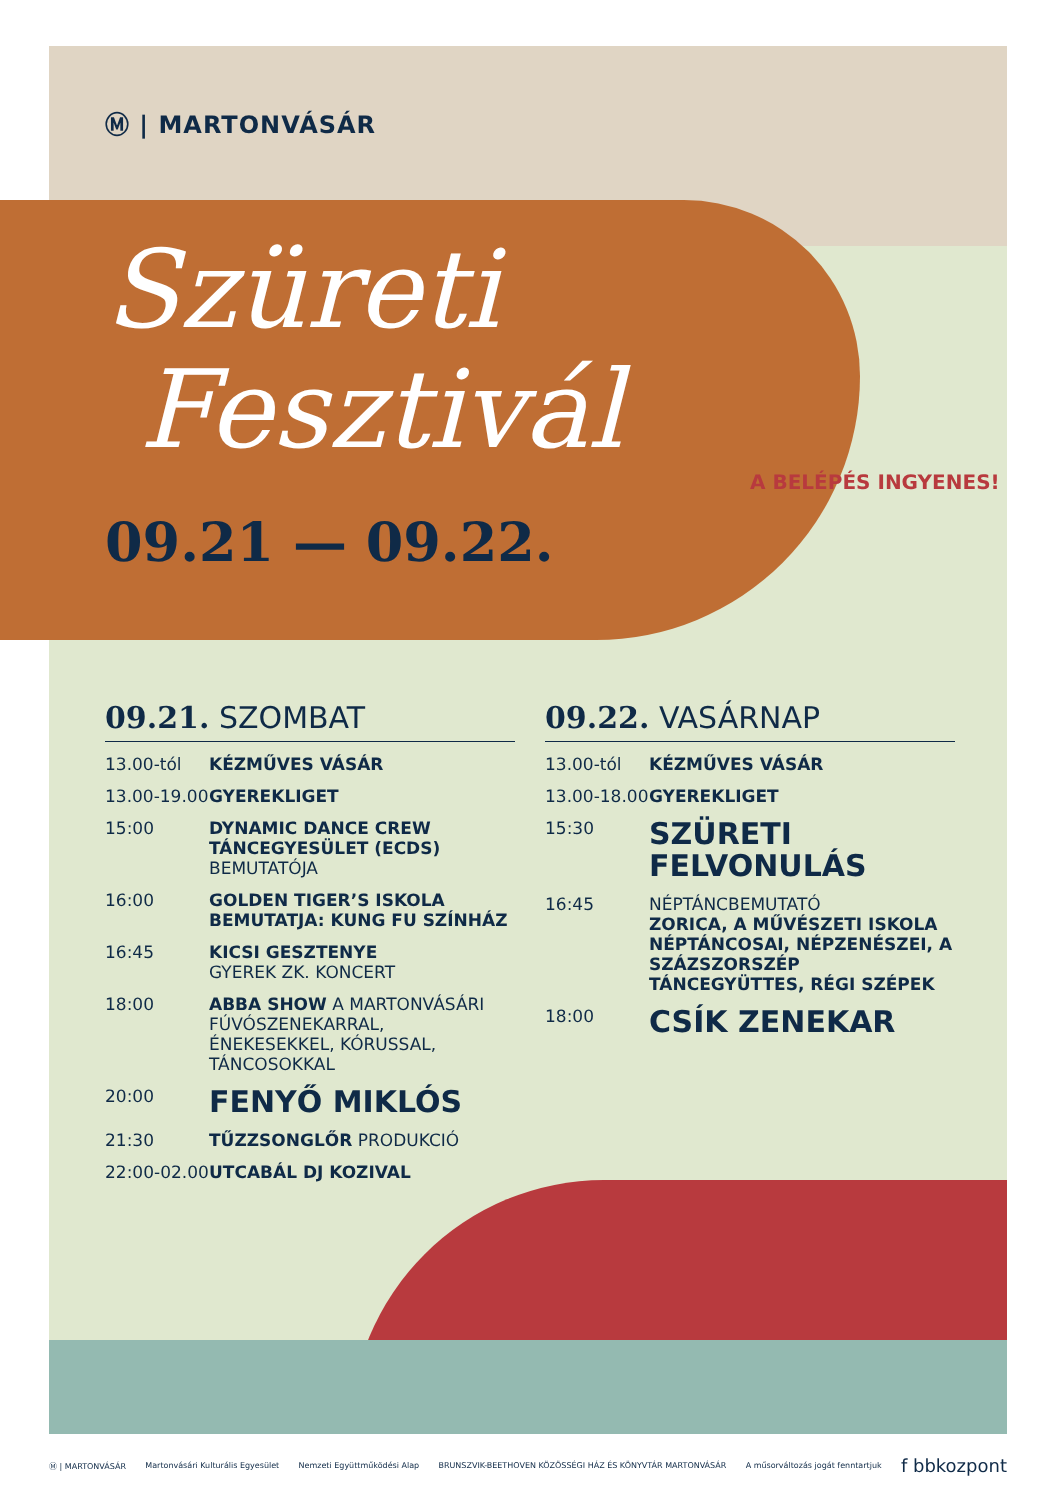Ⓜ | MARTONVÁSÁR
Szüreti
Fesztivál
09.21 — 09.22.
A BELÉPÉS INGYENES!
09.21. SZOMBAT
13.00-tól KÉZMŰVES VÁSÁR
13.00-19.00 GYEREKLIGET
15:00 DYNAMIC DANCE CREW TÁNCEGYESÜLET (ECDS)
BEMUTATÓJA
16:00 GOLDEN TIGER’S ISKOLA BEMUTATJA: KUNG FU SZÍNHÁZ
16:45 KICSI GESZTENYE
GYEREK ZK. KONCERT
18:00 ABBA SHOW A MARTONVÁSÁRI FÚVÓSZENEKARRAL, ÉNEKESEKKEL, KÓRUSSAL, TÁNCOSOKKAL
20:00 FENYŐ MIKLÓS
21:30 TŰZZSONGLŐR PRODUKCIÓ
22:00-02.00 UTCABÁL DJ KOZIVAL
09.22. VASÁRNAP
13.00-tól KÉZMŰVES VÁSÁR
13.00-18.00 GYEREKLIGET
15:30 SZÜRETI FELVONULÁS
16:45 NÉPTÁNCBEMUTATÓ
ZORICA, A MŰVÉSZETI ISKOLA NÉPTÁNCOSAI, NÉPZENÉSZEI, A SZÁZSZORSZÉP TÁNCEGYÜTTES, RÉGI SZÉPEK
18:00 CSÍK ZENEKAR
Ⓜ | MARTONVÁSÁR Martonvásári Kulturális Egyesület Nemzeti Együttműködési Alap BRUNSZVIK-BEETHOVEN KÖZÖSSÉGI HÁZ ÉS KÖNYVTÁR MARTONVÁSÁR A műsorváltozás jogát fenntartjuk f bbkozpont